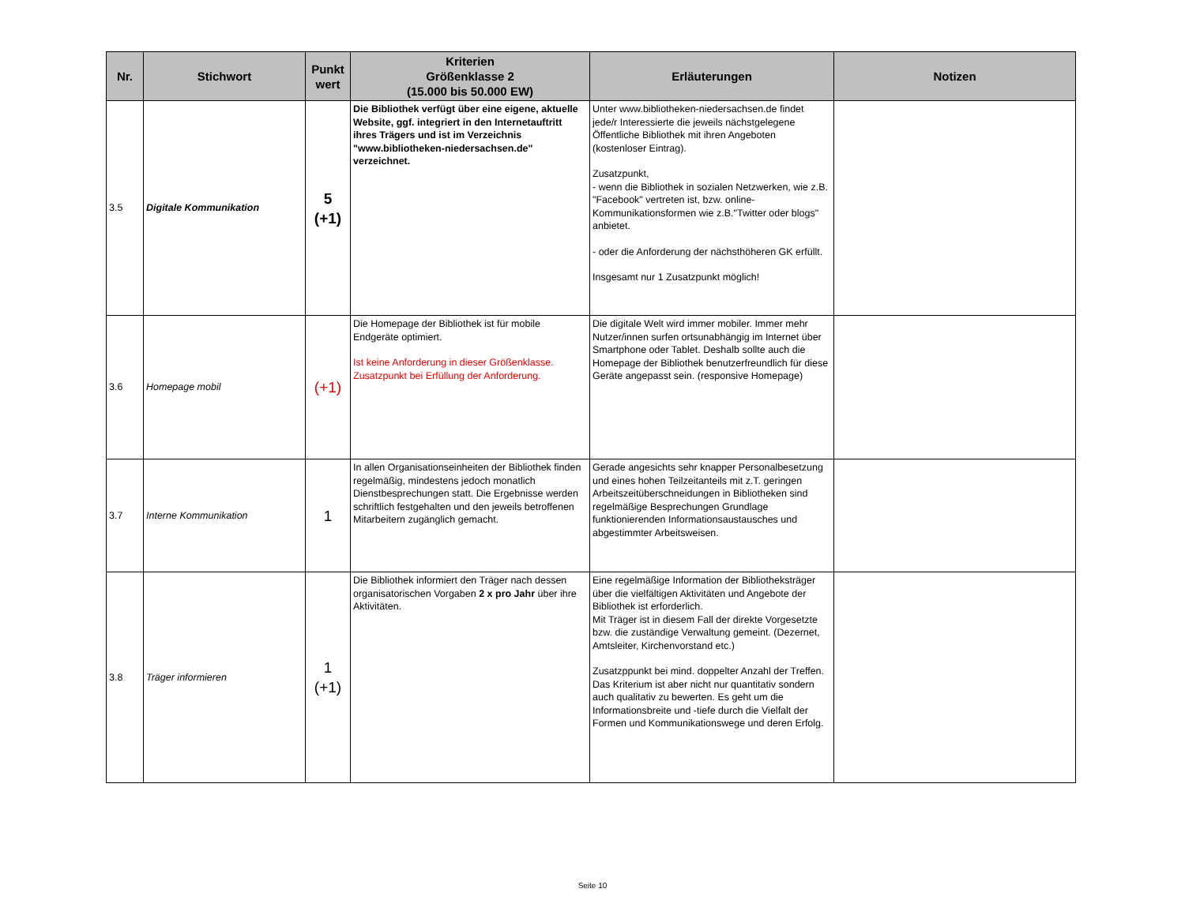| Nr. | Stichwort | Punkt wert | Kriterien Größenklasse 2 (15.000 bis 50.000 EW) | Erläuterungen | Notizen |
| --- | --- | --- | --- | --- | --- |
| 3.5 | Digitale Kommunikation | 5 (+1) | Die Bibliothek verfügt über eine eigene, aktuelle Website, ggf. integriert in den Internetauftritt ihres Trägers und ist im Verzeichnis "www.bibliotheken-niedersachsen.de" verzeichnet. | Unter www.bibliotheken-niedersachsen.de findet jede/r Interessierte die jeweils nächstgelegene Öffentliche Bibliothek mit ihren Angeboten (kostenloser Eintrag). Zusatzpunkt, - wenn die Bibliothek in sozialen Netzwerken, wie z.B. "Facebook" vertreten ist, bzw. online-Kommunikationsformen wie z.B."Twitter oder blogs" anbietet. - oder die Anforderung der nächsthöheren GK erfüllt. Insgesamt nur 1 Zusatzpunkt möglich! | |
| 3.6 | Homepage mobil | (+1) | Die Homepage der Bibliothek ist für mobile Endgeräte optimiert. Ist keine Anforderung in dieser Größenklasse. Zusatzpunkt bei Erfüllung der Anforderung. | Die digitale Welt wird immer mobiler. Immer mehr Nutzer/innen surfen ortsunabhängig im Internet über Smartphone oder Tablet. Deshalb sollte auch die Homepage der Bibliothek benutzerfreundlich für diese Geräte angepasst sein. (responsive Homepage) | |
| 3.7 | Interne Kommunikation | 1 | In allen Organisationseinheiten der Bibliothek finden regelmäßig, mindestens jedoch monatlich Dienstbesprechungen statt. Die Ergebnisse werden schriftlich festgehalten und den jeweils betroffenen Mitarbeitern zugänglich gemacht. | Gerade angesichts sehr knapper Personalbesetzung und eines hohen Teilzeitanteils mit z.T. geringen Arbeitszeitüberschneidungen in Bibliotheken sind regelmäßige Besprechungen Grundlage funktionierenden Informationsaustausches und abgestimmter Arbeitsweisen. | |
| 3.8 | Träger informieren | 1 (+1) | Die Bibliothek informiert den Träger nach dessen organisatorischen Vorgaben 2 x pro Jahr über ihre Aktivitäten. | Eine regelmäßige Information der Bibliotheksträger über die vielfältigen Aktivitäten und Angebote der Bibliothek ist erforderlich. Mit Träger ist in diesem Fall der direkte Vorgesetzte bzw. die zuständige Verwaltung gemeint. (Dezernet, Amtsleiter, Kirchenvorstand etc.) Zusatzppunkt bei mind. doppelter Anzahl der Treffen. Das Kriterium ist aber nicht nur quantitativ sondern auch qualitativ zu bewerten. Es geht um die Informationsbreite und -tiefe durch die Vielfalt der Formen und Kommunikationswege und deren Erfolg. | |
Seite 10